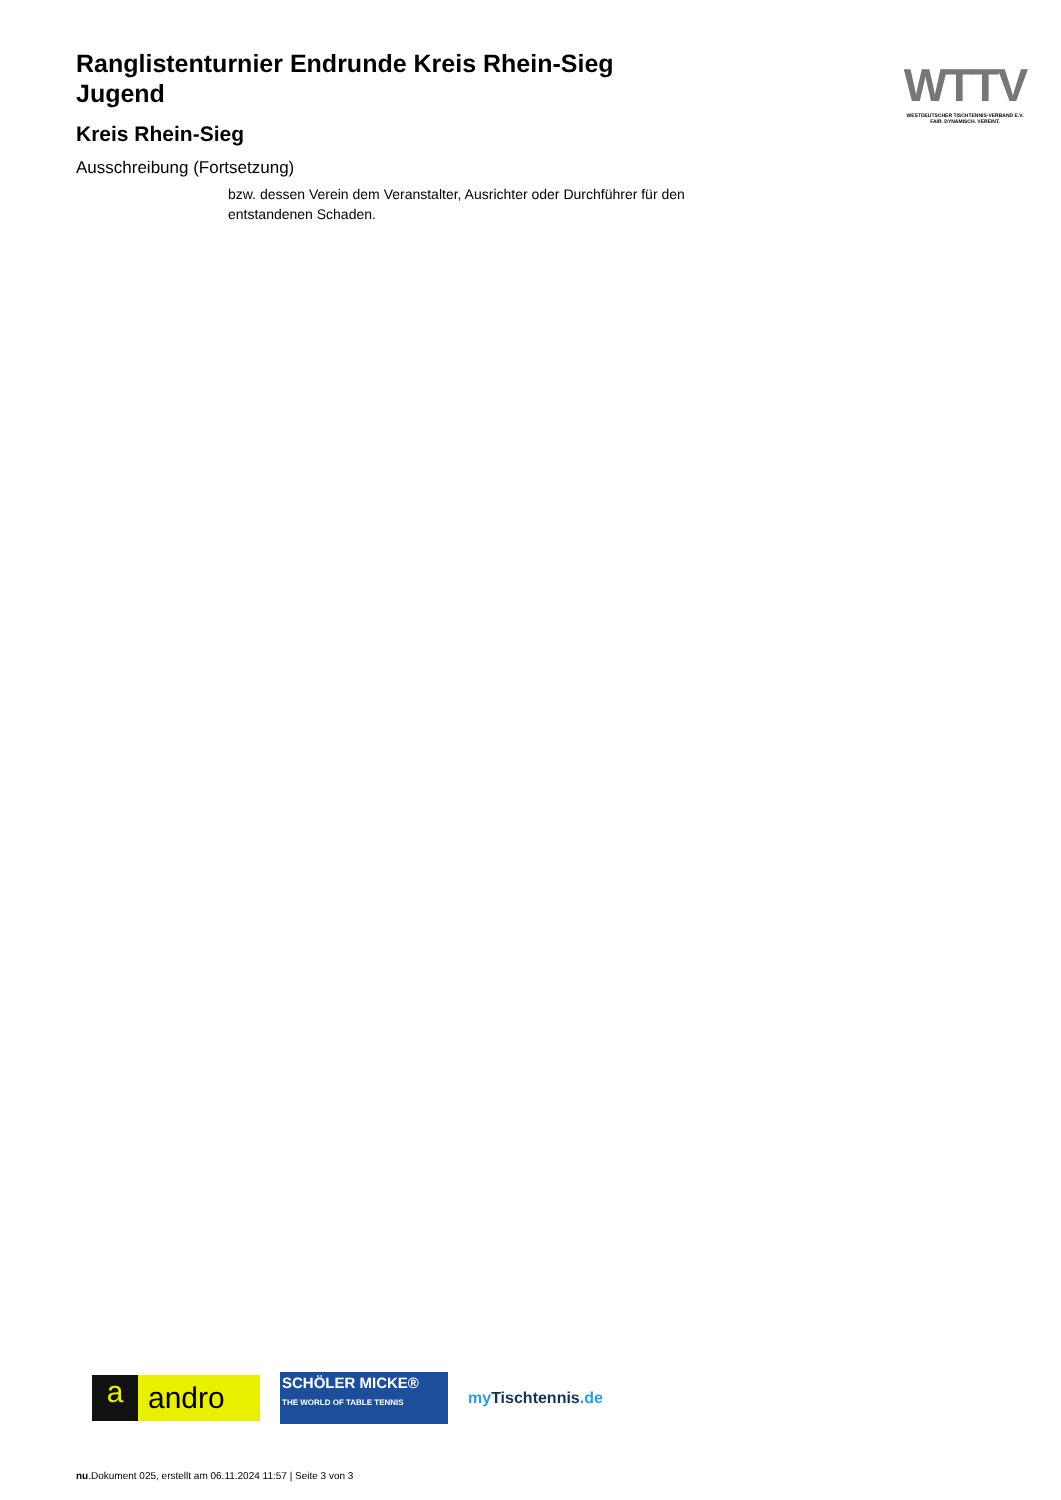WTTV
WESTDEUTSCHER TISCHTENNIS-VERBAND E.V.
FAIR. DYNAMISCH. VEREINT.
Ranglistenturnier Endrunde Kreis Rhein-Sieg
Jugend
Kreis Rhein-Sieg
Ausschreibung (Fortsetzung)
bzw. dessen Verein dem Veranstalter, Ausrichter oder Durchführer für den
entstandenen Schaden.
a andro
SCHÖLER MICKE®
THE WORLD OF TABLE TENNIS
my Tischtennis.de
nu.Dokument 025, erstellt am 06.11.2024 11:57 | Seite 3 von 3